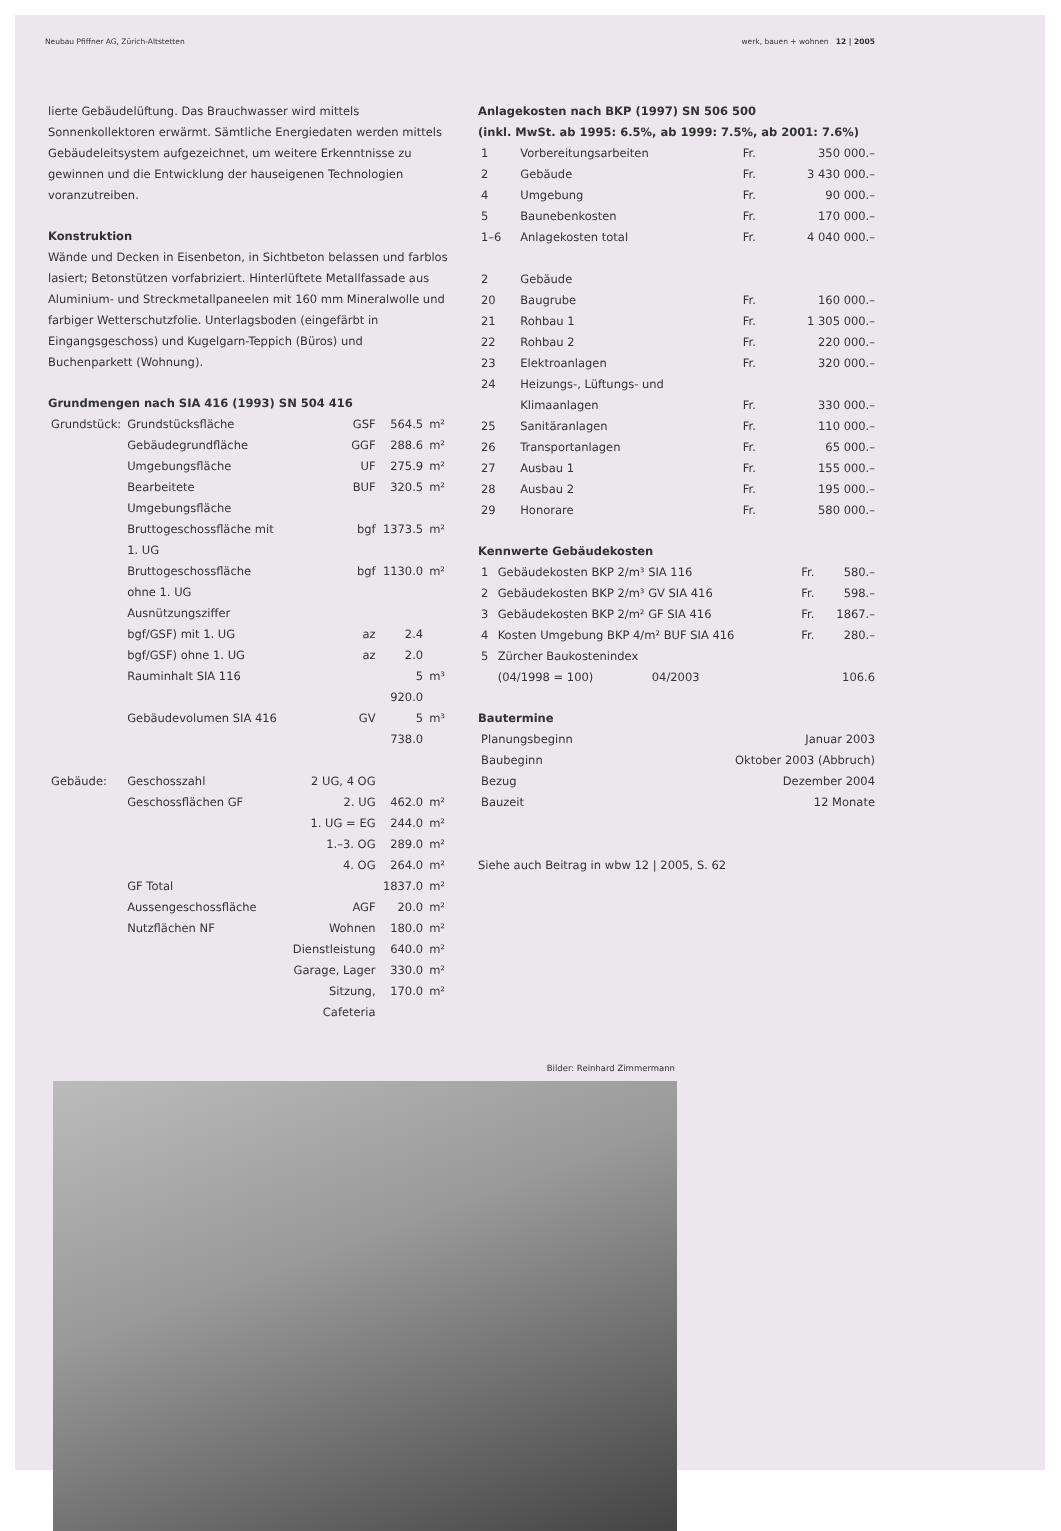Neubau Pfiffner AG, Zürich-Altstetten werk, bauen + wohnen 12 | 2005
lierte Gebäudelüftung. Das Brauchwasser wird mittels Sonnenkollektoren erwärmt. Sämtliche Energiedaten werden mittels Gebäudeleitsystem aufgezeichnet, um weitere Erkenntnisse zu gewinnen und die Entwicklung der hauseigenen Technologien voranzutreiben.
Konstruktion
Wände und Decken in Eisenbeton, in Sichtbeton belassen und farblos lasiert; Betonstützen vorfabriziert. Hinterlüftete Metallfassade aus Aluminium- und Streckmetallpaneelen mit 160 mm Mineralwolle und farbiger Wetterschutzfolie. Unterlagsboden (eingefärbt in Eingangsgeschoss) und Kugelgarn-Teppich (Büros) und Buchenparkett (Wohnung).
Grundmengen nach SIA 416 (1993) SN 504 416
| Grundstück: | Grundstücksfläche | GSF | 564.5 | m² |
| | Gebäudegrundfläche | GGF | 288.6 | m² |
| | Umgebungsfläche | UF | 275.9 | m² |
| | Bearbeitete Umgebungsfläche | BUF | 320.5 | m² |
| | Bruttogeschossfläche mit 1. UG | bgf | 1373.5 | m² |
| | Bruttogeschossfläche ohne 1. UG | bgf | 1130.0 | m² |
| | Ausnützungsziffer | | | |
| | bgf/GSF) mit 1. UG | az | 2.4 | |
| | bgf/GSF) ohne 1. UG | az | 2.0 | |
| | Rauminhalt SIA 116 | | 5 920.0 | m³ |
| | Gebäudevolumen SIA 416 | GV | 5 738.0 | m³ |
| Gebäude: | Geschosszahl | 2 UG, 4 OG | | |
| | Geschossflächen GF | 2. UG | 462.0 | m² |
| | | 1. UG = EG | 244.0 | m² |
| | | 1.–3. OG | 289.0 | m² |
| | | 4. OG | 264.0 | m² |
| | GF Total | | 1837.0 | m² |
| | Aussengeschossfläche | AGF | 20.0 | m² |
| | Nutzflächen NF | Wohnen | 180.0 | m² |
| | | Dienstleistung | 640.0 | m² |
| | | Garage, Lager | 330.0 | m² |
| | | Sitzung, Cafeteria | 170.0 | m² |
Anlagekosten nach BKP (1997) SN 506 500
(inkl. MwSt. ab 1995: 6.5%, ab 1999: 7.5%, ab 2001: 7.6%)
| 1 | Vorbereitungsarbeiten | Fr. | 350 000.– |
| 2 | Gebäude | Fr. | 3 430 000.– |
| 4 | Umgebung | Fr. | 90 000.– |
| 5 | Baunebenkosten | Fr. | 170 000.– |
| 1–6 | Anlagekosten total | Fr. | 4 040 000.– |
| 2 | Gebäude | | |
| 20 | Baugrube | Fr. | 160 000.– |
| 21 | Rohbau 1 | Fr. | 1 305 000.– |
| 22 | Rohbau 2 | Fr. | 220 000.– |
| 23 | Elektroanlagen | Fr. | 320 000.– |
| 24 | Heizungs-, Lüftungs- und Klimaanlagen | Fr. | 330 000.– |
| 25 | Sanitäranlagen | Fr. | 110 000.– |
| 26 | Transportanlagen | Fr. | 65 000.– |
| 27 | Ausbau 1 | Fr. | 155 000.– |
| 28 | Ausbau 2 | Fr. | 195 000.– |
| 29 | Honorare | Fr. | 580 000.– |
Kennwerte Gebäudekosten
| 1 | Gebäudekosten BKP 2/m³ SIA 116 | Fr. | 580.– |
| 2 | Gebäudekosten BKP 2/m³ GV SIA 416 | Fr. | 598.– |
| 3 | Gebäudekosten BKP 2/m² GF SIA 416 | Fr. | 1867.– |
| 4 | Kosten Umgebung BKP 4/m² BUF SIA 416 | Fr. | 280.– |
| 5 | Zürcher Baukostenindex (04/1998 = 100) 04/2003 | | 106.6 |
Bautermine
| Planungsbeginn | Januar 2003 |
| Baubeginn | Oktober 2003 (Abbruch) |
| Bezug | Dezember 2004 |
| Bauzeit | 12 Monate |
Siehe auch Beitrag in wbw 12 | 2005, S. 62
Bilder: Reinhard Zimmermann